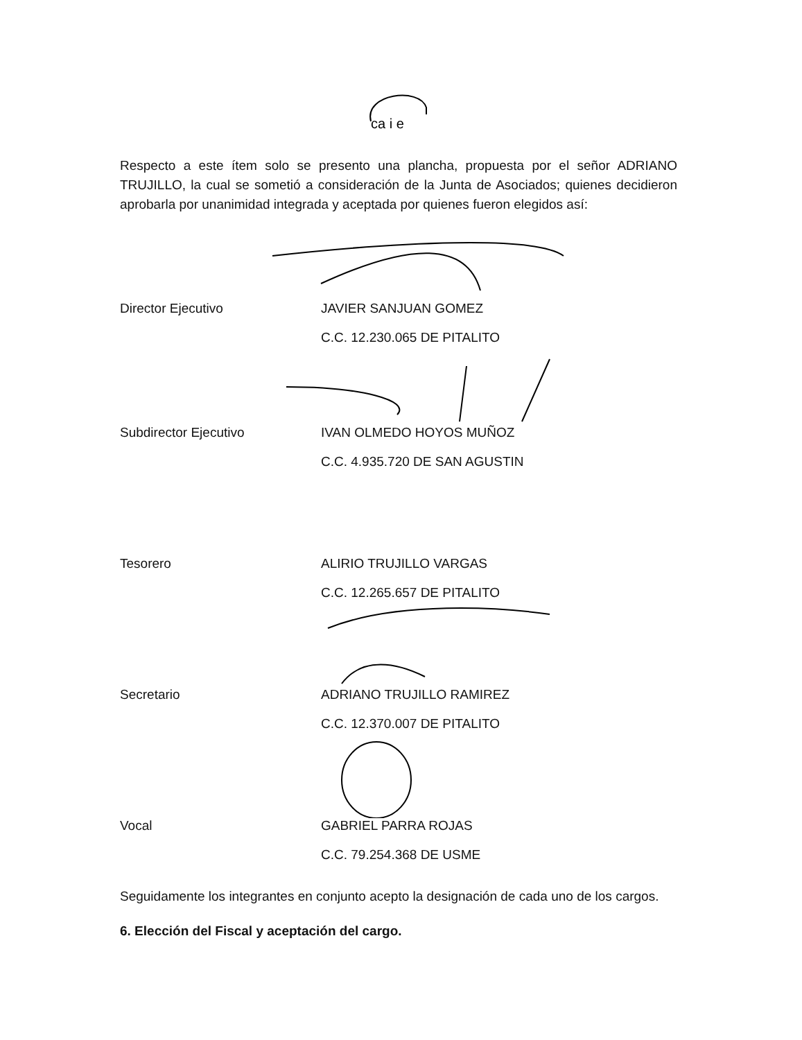ca i e
Respecto a este ítem solo se presento una plancha, propuesta por el señor ADRIANO TRUJILLO, la cual se sometió a consideración de la Junta de Asociados; quienes decidieron aprobarla por unanimidad integrada y aceptada por quienes fueron elegidos así:
Director Ejecutivo JAVIER SANJUAN GOMEZ
C.C. 12.230.065 DE PITALITO
Subdirector Ejecutivo IVAN OLMEDO HOYOS MUÑOZ
C.C. 4.935.720 DE SAN AGUSTIN
Tesorero ALIRIO TRUJILLO VARGAS
C.C. 12.265.657 DE PITALITO
Secretario ADRIANO TRUJILLO RAMIREZ
C.C. 12.370.007 DE PITALITO
Vocal GABRIEL PARRA ROJAS
C.C. 79.254.368 DE USME
Seguidamente los integrantes en conjunto acepto la designación de cada uno de los cargos.
6. Elección del Fiscal y aceptación del cargo.